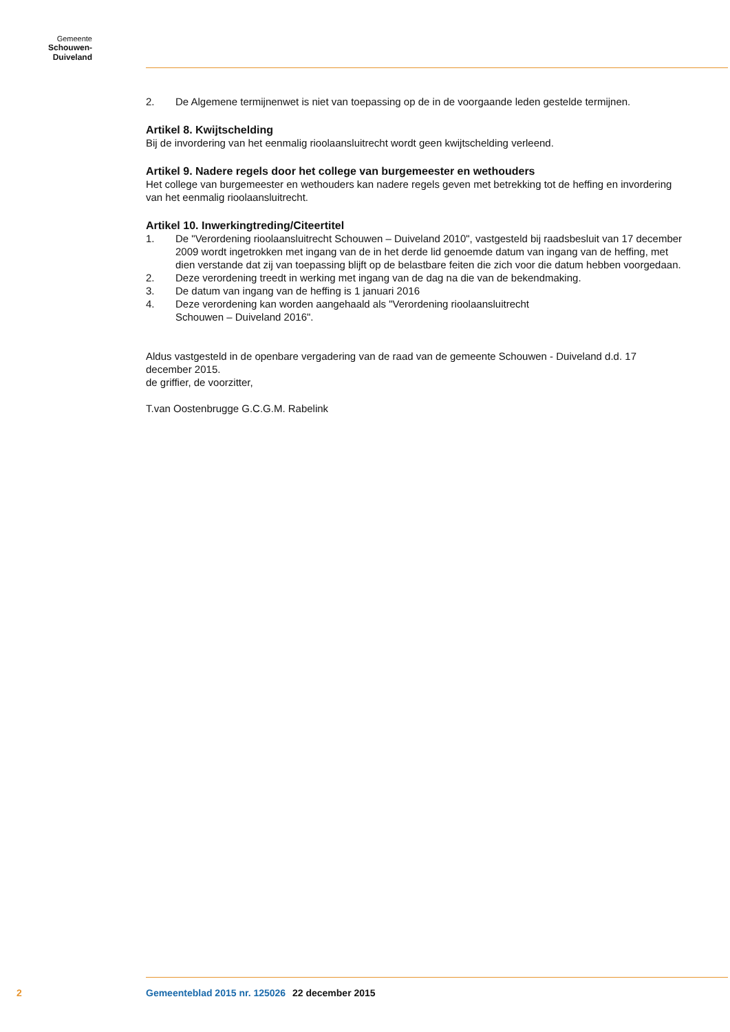Gemeente
Schouwen-Duiveland
2. De Algemene termijnenwet is niet van toepassing op de in de voorgaande leden gestelde termijnen.
Artikel 8. Kwijtschelding
Bij de invordering van het eenmalig rioolaansluitrecht wordt geen kwijtschelding verleend.
Artikel 9. Nadere regels door het college van burgemeester en wethouders
Het college van burgemeester en wethouders kan nadere regels geven met betrekking tot de heffing en invordering van het eenmalig rioolaansluitrecht.
Artikel 10. Inwerkingtreding/Citeertitel
1. De "Verordening rioolaansluitrecht Schouwen – Duiveland 2010", vastgesteld bij raadsbesluit van 17 december 2009 wordt ingetrokken met ingang van de in het derde lid genoemde datum van ingang van de heffing, met dien verstande dat zij van toepassing blijft op de belastbare feiten die zich voor die datum hebben voorgedaan.
2. Deze verordening treedt in werking met ingang van de dag na die van de bekendmaking.
3. De datum van ingang van de heffing is 1 januari 2016
4. Deze verordening kan worden aangehaald als "Verordening rioolaansluitrecht
Schouwen – Duiveland 2016".
Aldus vastgesteld in de openbare vergadering van de raad van de gemeente Schouwen - Duiveland d.d. 17 december 2015.
de griffier, de voorzitter,
T.van Oostenbrugge G.C.G.M. Rabelink
2 Gemeenteblad 2015 nr. 125026 22 december 2015